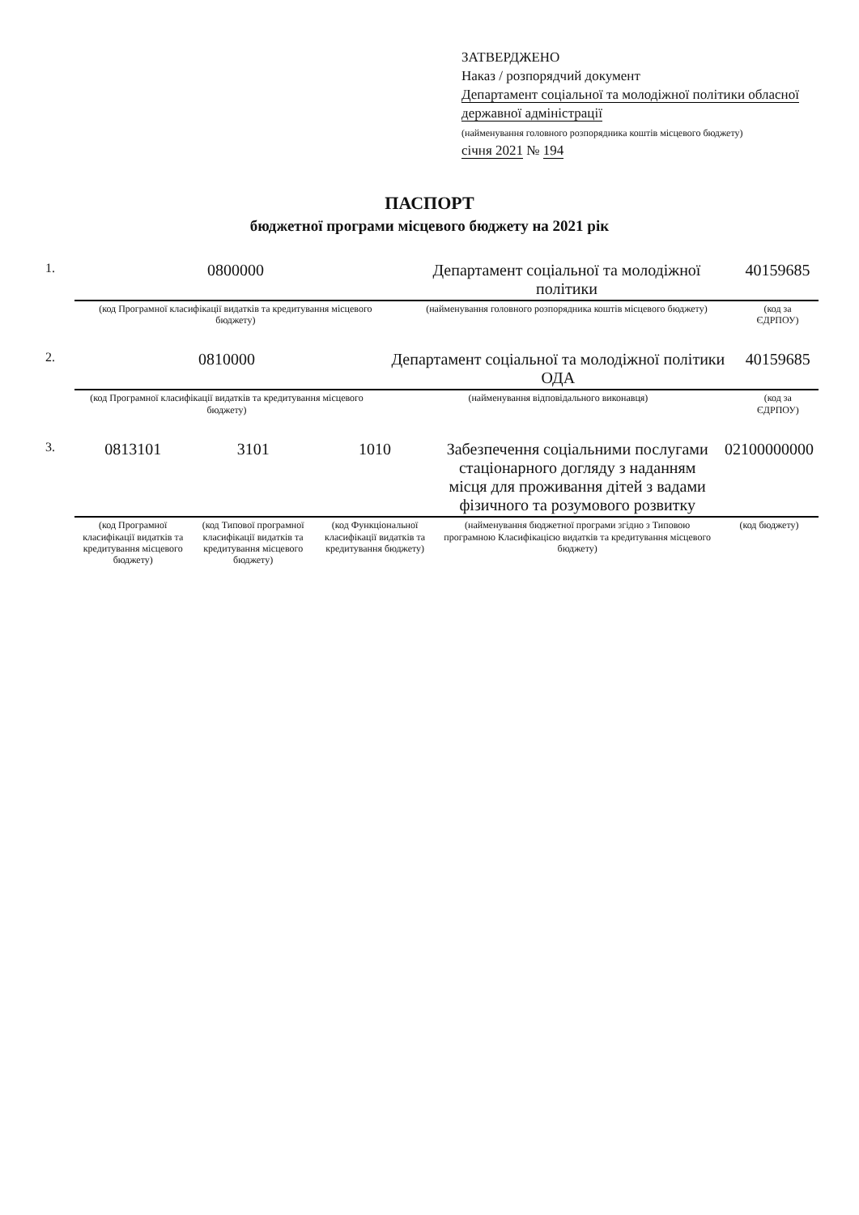ЗАТВЕРДЖЕНО
Наказ / розпорядчий документ
Департамент соціальної та молодіжної політики обласної державної адміністрації
(найменування головного розпорядника коштів місцевого бюджету)
січня 2021 № 194
ПАСПОРТ
бюджетної програми місцевого бюджету на 2021 рік
| 1. | 0800000 | Департамент соціальної та молодіжної політики | 40159685 |
| | (код Програмної класифікації видатків та кредитування місцевого бюджету) | (найменування головного розпорядника коштів місцевого бюджету) | (код за ЄДРПОУ) |
| 2. | 0810000 | Департамент соціальної та молодіжної політики ОДА | 40159685 |
| | (код Програмної класифікації видатків та кредитування місцевого бюджету) | (найменування відповідального виконавця) | (код за ЄДРПОУ) |
| 3. | 0813101 | 3101 | 1010 | Забезпечення соціальними послугами стаціонарного догляду з наданням місця для проживання дітей з вадами фізичного та розумового розвитку | 02100000000 |
| | (код Програмної класифікації видатків та кредитування місцевого бюджету) | (код Типової програмної класифікації видатків та кредитування місцевого бюджету) | (код Функціональної класифікації видатків та кредитування бюджету) | (найменування бюджетної програми згідно з Типовою програмною Класифікацією видатків та кредитування місцевого бюджету) | (код бюджету) |